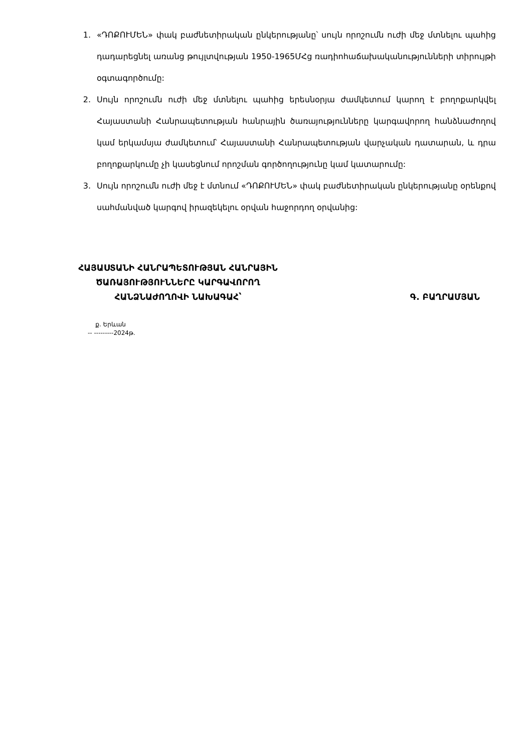1. «ԴՈՔՈՒՄԵՆ» փակ բաժնետիրական ընկերությանը՝ սույն որոշումն ուժի մեջ մտնելու պահից դադարեցնել առանց թույլտվության 1950-1965ՄՀց ռադիոհաճախականությունների տիրույթի օգտագործումը:
2. Սույն որոշումն ուժի մեջ մտնելու պահից երեսնօրյա ժամկետում կարող է բողոքարկվել Հայաստանի Հանրապետության հանրային ծառայությունները կարգավորող հանձնաժողով կամ երկամսյա ժամկետում՝ Հայաստանի Հանրապետության վարչական դատարան, և դրա բողոքարկումը չի կասեցնում որոշման գործողությունը կամ կատարումը:
3. Սույն որոշումն ուժի մեջ է մտնում «ԴՈՔՈՒՄԵՆ» փակ բաժնետիրական ընկերությանը օրենքով սահմանված կարգով իրազեկելու օրվան հաջորդող օրվանից:
ՀԱՅԱՍՏԱՆԻ ՀԱՆՐԱՊԵՏՈՒԹՅԱՆ ՀԱՆՐԱՅԻՆ
ԾԱՌԱՅՈՒԹՅՈՒՆՆԵՐԸ ԿԱՐԳԱՎՈՐՈՂ
ՀԱՆՁՆԱԺՈՂՈՎԻ ՆԱԽԱԳԱՀ՝
Գ. ԲԱՂՐԱՄՅԱՆ
ք. Երևան
-- ---------2024թ.